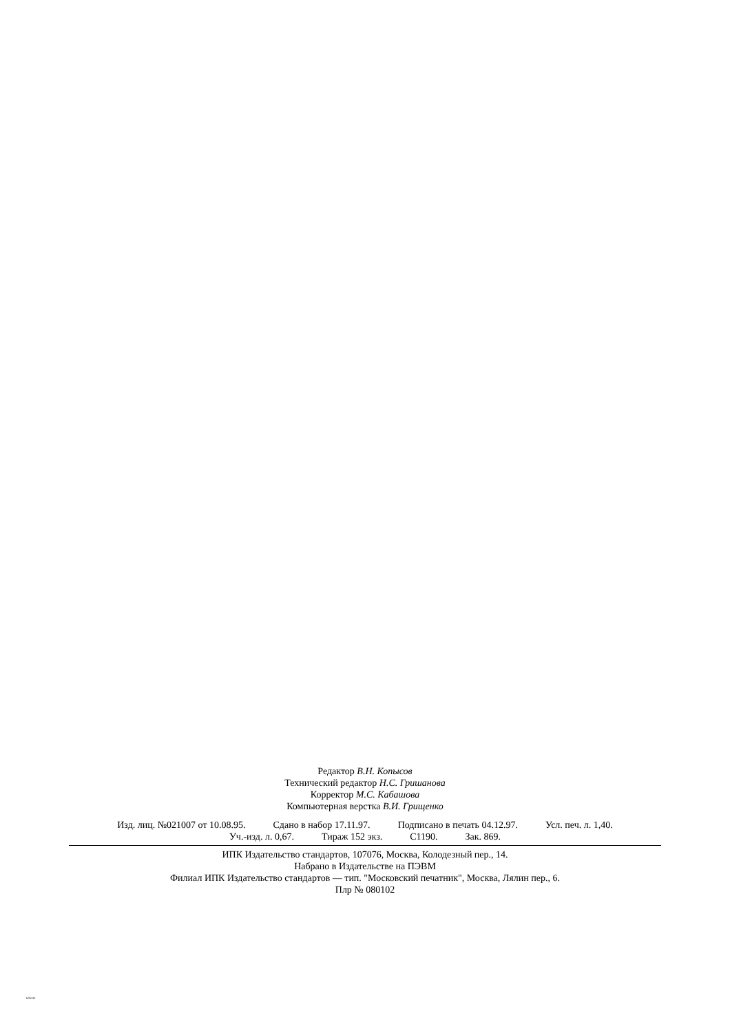Редактор В.Н. Копысов
Технический редактор Н.С. Гришанова
Корректор М.С. Кабашова
Компьютерная верстка В.И. Грищенко
Изд. лиц. №021007 от 10.08.95. Сдано в набор 17.11.97. Подписано в печать 04.12.97. Усл. печ. л. 1,40.
Уч.-изд. л. 0,67. Тираж 152 экз. С1190. Зак. 869.
ИПК Издательство стандартов, 107076, Москва, Колодезный пер., 14.
Набрано в Издательстве на ПЭВМ
Филиал ИПК Издательство стандартов — тип. "Московский печатник", Москва, Лялин пер., 6.
Плр № 080102
6282-86